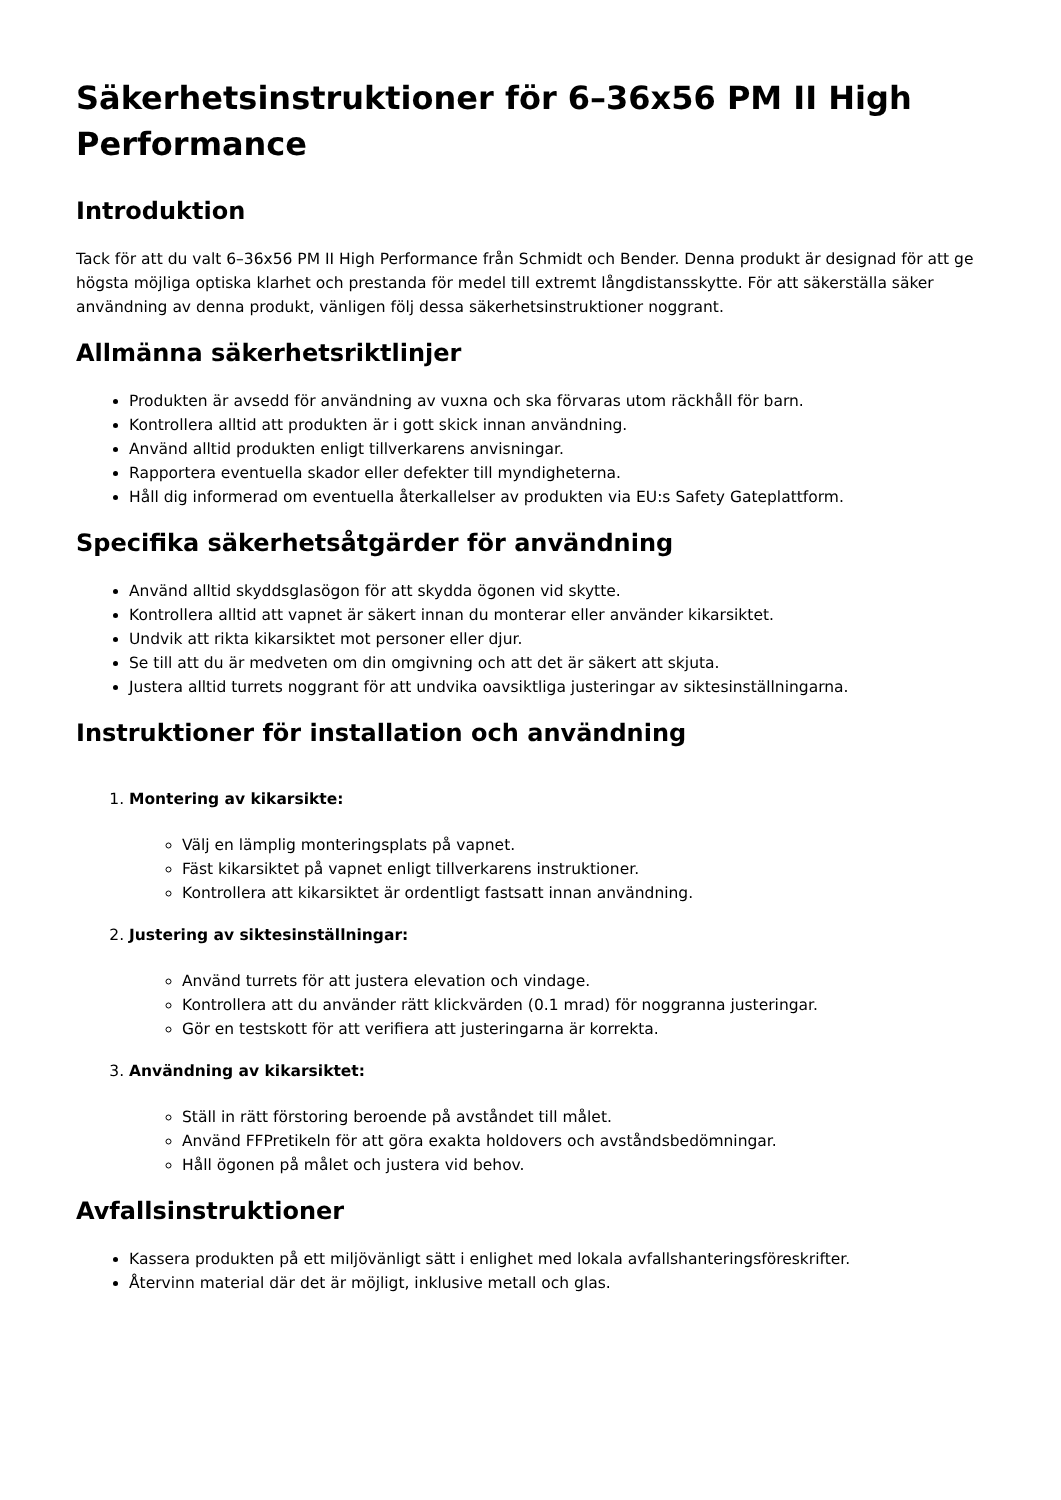Säkerhetsinstruktioner för 6–36x56 PM II High Performance
Introduktion
Tack för att du valt 6–36x56 PM II High Performance från Schmidt och Bender. Denna produkt är designad för att ge högsta möjliga optiska klarhet och prestanda för medel till extremt långdistansskytte. För att säkerställa säker användning av denna produkt, vänligen följ dessa säkerhetsinstruktioner noggrant.
Allmänna säkerhetsriktlinjer
Produkten är avsedd för användning av vuxna och ska förvaras utom räckhåll för barn.
Kontrollera alltid att produkten är i gott skick innan användning.
Använd alltid produkten enligt tillverkarens anvisningar.
Rapportera eventuella skador eller defekter till myndigheterna.
Håll dig informerad om eventuella återkallelser av produkten via EU:s Safety Gateplattform.
Specifika säkerhetsåtgärder för användning
Använd alltid skyddsglasögon för att skydda ögonen vid skytte.
Kontrollera alltid att vapnet är säkert innan du monterar eller använder kikarsiktet.
Undvik att rikta kikarsiktet mot personer eller djur.
Se till att du är medveten om din omgivning och att det är säkert att skjuta.
Justera alltid turrets noggrant för att undvika oavsiktliga justeringar av siktesinställningarna.
Instruktioner för installation och användning
1. Montering av kikarsikte:
Välj en lämplig monteringsplats på vapnet.
Fäst kikarsiktet på vapnet enligt tillverkarens instruktioner.
Kontrollera att kikarsiktet är ordentligt fastsatt innan användning.
2. Justering av siktesinställningar:
Använd turrets för att justera elevation och vindage.
Kontrollera att du använder rätt klickvärden (0.1 mrad) för noggranna justeringar.
Gör en testskott för att verifiera att justeringarna är korrekta.
3. Användning av kikarsiktet:
Ställ in rätt förstoring beroende på avståndet till målet.
Använd FFPretikeln för att göra exakta holdovers och avståndsbedömningar.
Håll ögonen på målet och justera vid behov.
Avfallsinstruktioner
Kassera produkten på ett miljövänligt sätt i enlighet med lokala avfallshanteringsföreskrifter.
Återvinn material där det är möjligt, inklusive metall och glas.